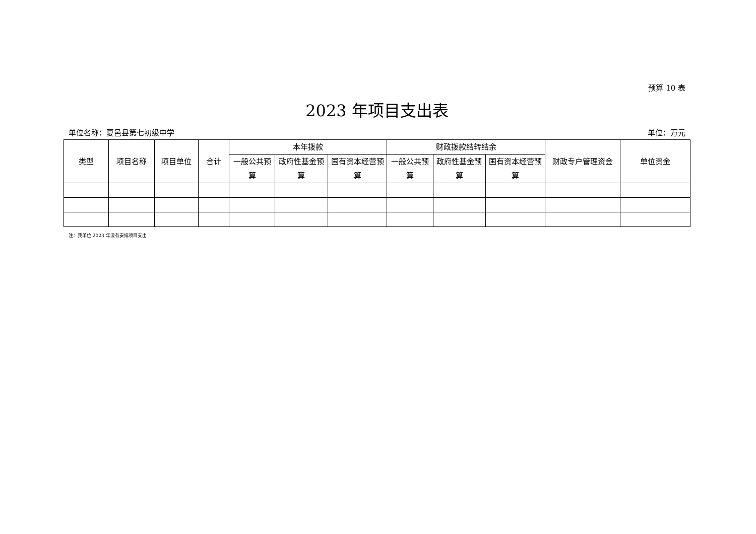预算 10 表
2023 年项目支出表
单位名称：夏邑县第七初级中学 单位：万元
| 类型 | 项目名称 | 项目单位 | 合计 | 本年拨款 | | | 财政拨款结转结余 | | | 财政专户管理资金 | 单位资金 |
| --- | --- | --- | --- | --- | --- | --- | --- | --- | --- | --- | --- |
| | | | | 一般公共预算 | 政府性基金预算 | 国有资本经营预算 | 一般公共预算 | 政府性基金预算 | 国有资本经营预算 | | |
注：我单位 2023 年没有安排项目支出